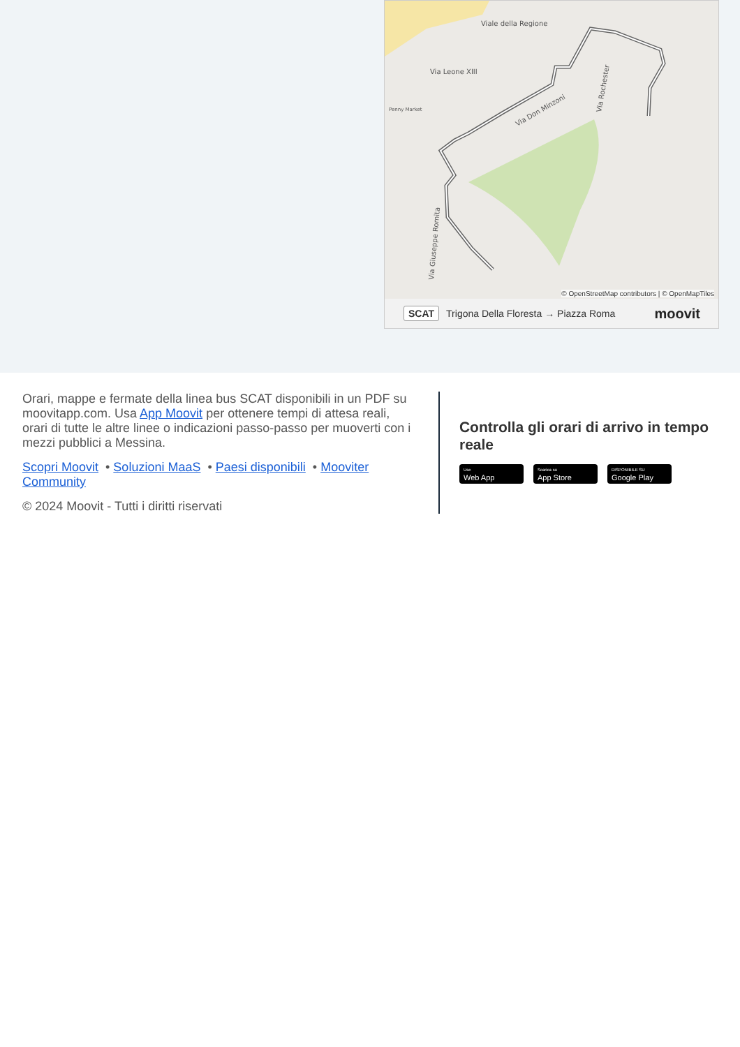Viale della Regione
Via Leone XIII
Penny Market
Via Don Minzoni
Via Rochester
Via Giuseppe Romita
© OpenStreetMap contributors | © OpenMapTiles
SCAT Trigona Della Floresta → Piazza Roma moovit
Orari, mappe e fermate della linea bus SCAT disponibili in un PDF su moovitapp.com. Usa App Moovit per ottenere tempi di attesa reali, orari di tutte le altre linee o indicazioni passo-passo per muoverti con i mezzi pubblici a Messina.
Scopri Moovit • Soluzioni MaaS • Paesi disponibili • Mooviter Community
© 2024 Moovit - Tutti i diritti riservati
Controlla gli orari di arrivo in tempo reale
Use
Web App
Scarica su
App Store
DISPONIBILE SU
Google Play